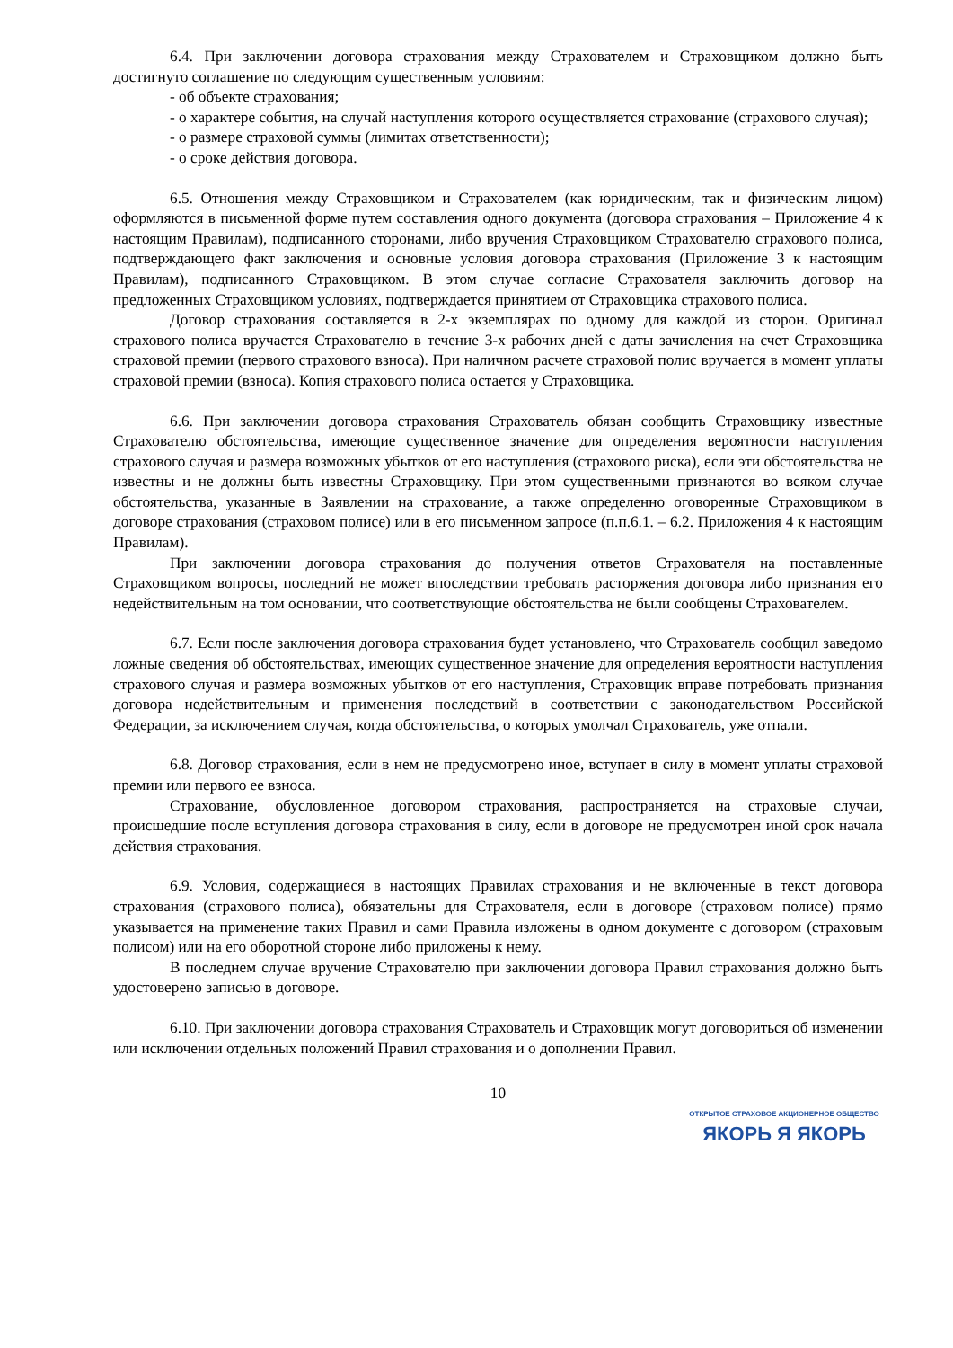6.4. При заключении договора страхования между Страхователем и Страховщиком должно быть достигнуто соглашение по следующим существенным условиям:
- об объекте страхования;
- о характере события, на случай наступления которого осуществляется страхование (страхового случая);
- о размере страховой суммы (лимитах ответственности);
- о сроке действия договора.
6.5. Отношения между Страховщиком и Страхователем (как юридическим, так и физическим лицом) оформляются в письменной форме путем составления одного документа (договора страхования – Приложение 4 к настоящим Правилам), подписанного сторонами, либо вручения Страховщиком Страхователю страхового полиса, подтверждающего факт заключения и основные условия договора страхования (Приложение 3 к настоящим Правилам), подписанного Страховщиком. В этом случае согласие Страхователя заключить договор на предложенных Страховщиком условиях, подтверждается принятием от Страховщика страхового полиса.
Договор страхования составляется в 2-х экземплярах по одному для каждой из сторон. Оригинал страхового полиса вручается Страхователю в течение 3-х рабочих дней с даты зачисления на счет Страховщика страховой премии (первого страхового взноса). При наличном расчете страховой полис вручается в момент уплаты страховой премии (взноса). Копия страхового полиса остается у Страховщика.
6.6. При заключении договора страхования Страхователь обязан сообщить Страховщику известные Страхователю обстоятельства, имеющие существенное значение для определения вероятности наступления страхового случая и размера возможных убытков от его наступления (страхового риска), если эти обстоятельства не известны и не должны быть известны Страховщику. При этом существенными признаются во всяком случае обстоятельства, указанные в Заявлении на страхование, а также определенно оговоренные Страховщиком в договоре страхования (страховом полисе) или в его письменном запросе (п.п.6.1. – 6.2. Приложения 4 к настоящим Правилам).
При заключении договора страхования до получения ответов Страхователя на поставленные Страховщиком вопросы, последний не может впоследствии требовать расторжения договора либо признания его недействительным на том основании, что соответствующие обстоятельства не были сообщены Страхователем.
6.7. Если после заключения договора страхования будет установлено, что Страхователь сообщил заведомо ложные сведения об обстоятельствах, имеющих существенное значение для определения вероятности наступления страхового случая и размера возможных убытков от его наступления, Страховщик вправе потребовать признания договора недействительным и применения последствий в соответствии с законодательством Российской Федерации, за исключением случая, когда обстоятельства, о которых умолчал Страхователь, уже отпали.
6.8. Договор страхования, если в нем не предусмотрено иное, вступает в силу в момент уплаты страховой премии или первого ее взноса.
Страхование, обусловленное договором страхования, распространяется на страховые случаи, происшедшие после вступления договора страхования в силу, если в договоре не предусмотрен иной срок начала действия страхования.
6.9. Условия, содержащиеся в настоящих Правилах страхования и не включенные в текст договора страхования (страхового полиса), обязательны для Страхователя, если в договоре (страховом полисе) прямо указывается на применение таких Правил и сами Правила изложены в одном документе с договором (страховым полисом) или на его оборотной стороне либо приложены к нему.
В последнем случае вручение Страхователю при заключении договора Правил страхования должно быть удостоверено записью в договоре.
6.10. При заключении договора страхования Страхователь и Страховщик могут договориться об изменении или исключении отдельных положений Правил страхования и о дополнении Правил.
10
ОТКРЫТОЕ СТРАХОВОЕ АКЦИОНЕРНОЕ ОБЩЕСТВО
ЯКОРЬ Я ЯКОРЬ